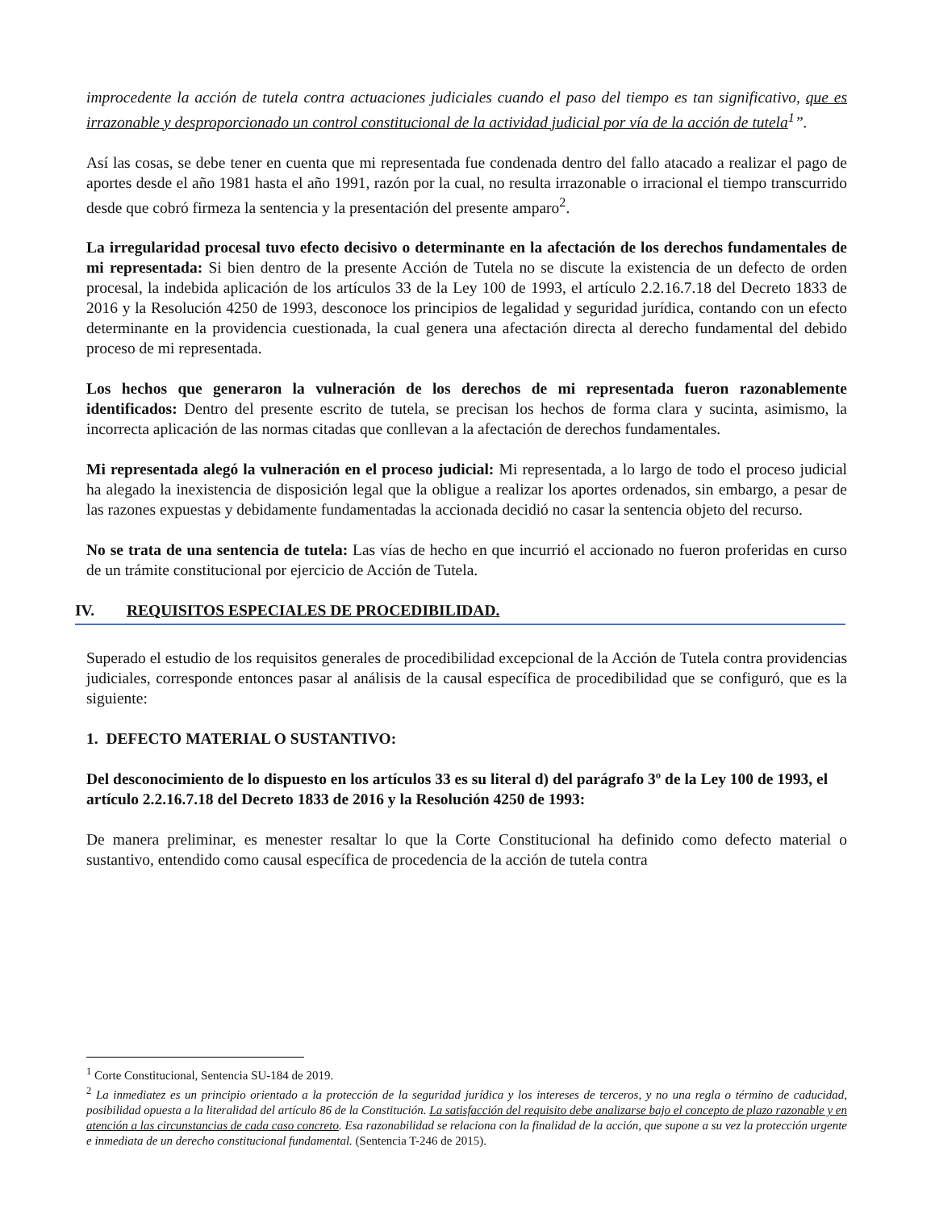improcedente la acción de tutela contra actuaciones judiciales cuando el paso del tiempo es tan significativo, que es irrazonable y desproporcionado un control constitucional de la actividad judicial por vía de la acción de tutela<sup>1</sup>”.
Así las cosas, se debe tener en cuenta que mi representada fue condenada dentro del fallo atacado a realizar el pago de aportes desde el año 1981 hasta el año 1991, razón por la cual, no resulta irrazonable o irracional el tiempo transcurrido desde que cobró firmeza la sentencia y la presentación del presente amparo<sup>2</sup>.
La irregularidad procesal tuvo efecto decisivo o determinante en la afectación de los derechos fundamentales de mi representada: Si bien dentro de la presente Acción de Tutela no se discute la existencia de un defecto de orden procesal, la indebida aplicación de los artículos 33 de la Ley 100 de 1993, el artículo 2.2.16.7.18 del Decreto 1833 de 2016 y la Resolución 4250 de 1993, desconoce los principios de legalidad y seguridad jurídica, contando con un efecto determinante en la providencia cuestionada, la cual genera una afectación directa al derecho fundamental del debido proceso de mi representada.
Los hechos que generaron la vulneración de los derechos de mi representada fueron razonablemente identificados: Dentro del presente escrito de tutela, se precisan los hechos de forma clara y sucinta, asimismo, la incorrecta aplicación de las normas citadas que conllevan a la afectación de derechos fundamentales.
Mi representada alegó la vulneración en el proceso judicial: Mi representada, a lo largo de todo el proceso judicial ha alegado la inexistencia de disposición legal que la obligue a realizar los aportes ordenados, sin embargo, a pesar de las razones expuestas y debidamente fundamentadas la accionada decidió no casar la sentencia objeto del recurso.
No se trata de una sentencia de tutela: Las vías de hecho en que incurrió el accionado no fueron proferidas en curso de un trámite constitucional por ejercicio de Acción de Tutela.
IV. REQUISITOS ESPECIALES DE PROCEDIBILIDAD.
Superado el estudio de los requisitos generales de procedibilidad excepcional de la Acción de Tutela contra providencias judiciales, corresponde entonces pasar al análisis de la causal específica de procedibilidad que se configuró, que es la siguiente:
1. DEFECTO MATERIAL O SUSTANTIVO:
Del desconocimiento de lo dispuesto en los artículos 33 es su literal d) del parágrafo 3º de la Ley 100 de 1993, el artículo 2.2.16.7.18 del Decreto 1833 de 2016 y la Resolución 4250 de 1993:
De manera preliminar, es menester resaltar lo que la Corte Constitucional ha definido como defecto material o sustantivo, entendido como causal específica de procedencia de la acción de tutela contra
<sup>1</sup> Corte Constitucional, Sentencia SU-184 de 2019.
<sup>2</sup> La inmediatez es un principio orientado a la protección de la seguridad jurídica y los intereses de terceros, y no una regla o término de caducidad, posibilidad opuesta a la literalidad del artículo 86 de la Constitución. La satisfacción del requisito debe analizarse bajo el concepto de plazo razonable y en atención a las circunstancias de cada caso concreto. Esa razonabilidad se relaciona con la finalidad de la acción, que supone a su vez la protección urgente e inmediata de un derecho constitucional fundamental. (Sentencia T-246 de 2015).